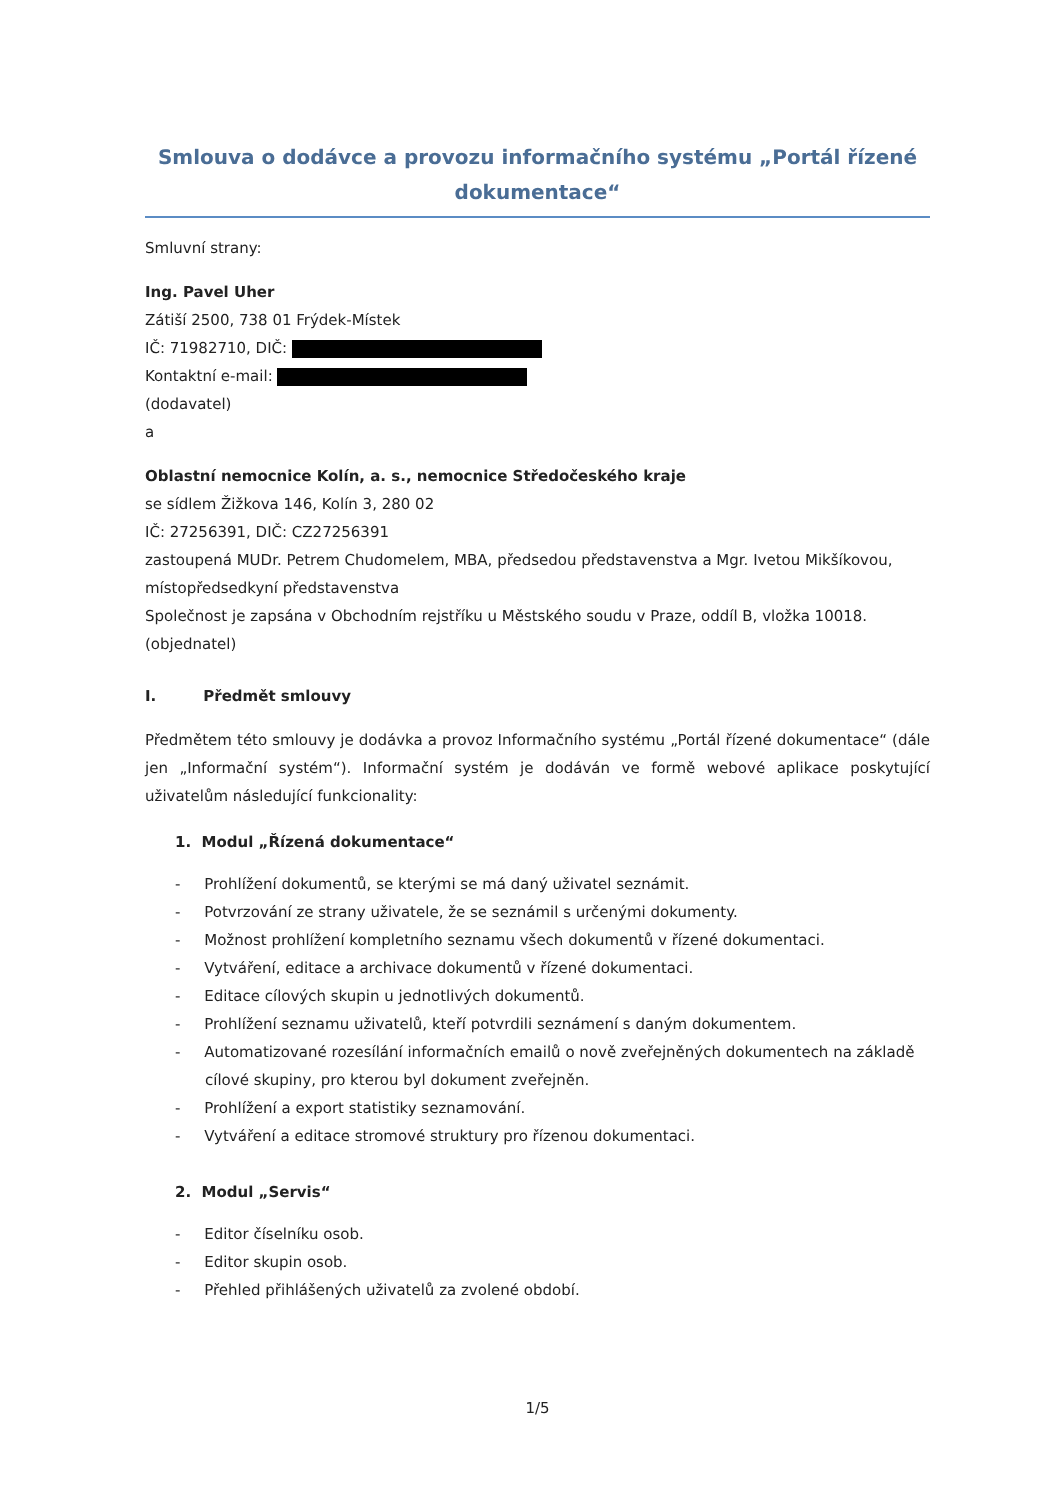Smlouva o dodávce a provozu informačního systému „Portál řízené dokumentace“
Smluvní strany:
Ing. Pavel Uher
Zátiší 2500, 738 01 Frýdek-Místek
IČ: 71982710, DIČ:
Kontaktní e-mail:
(dodavatel)
a
Oblastní nemocnice Kolín, a. s., nemocnice Středočeského kraje
se sídlem Žižkova 146, Kolín 3, 280 02
IČ: 27256391, DIČ: CZ27256391
zastoupená MUDr. Petrem Chudomelem, MBA, předsedou představenstva a Mgr. Ivetou Mikšíkovou, místopředsedkyní představenstva
Společnost je zapsána v Obchodním rejstříku u Městského soudu v Praze, oddíl B, vložka 10018.
(objednatel)
I. Předmět smlouvy
Předmětem této smlouvy je dodávka a provoz Informačního systému „Portál řízené dokumentace“ (dále jen „Informační systém“). Informační systém je dodáván ve formě webové aplikace poskytující uživatelům následující funkcionality:
1. Modul „Řízená dokumentace“
- Prohlížení dokumentů, se kterými se má daný uživatel seznámit.
- Potvrzování ze strany uživatele, že se seznámil s určenými dokumenty.
- Možnost prohlížení kompletního seznamu všech dokumentů v řízené dokumentaci.
- Vytváření, editace a archivace dokumentů v řízené dokumentaci.
- Editace cílových skupin u jednotlivých dokumentů.
- Prohlížení seznamu uživatelů, kteří potvrdili seznámení s daným dokumentem.
- Automatizované rozesílání informačních emailů o nově zveřejněných dokumentech na základě cílové skupiny, pro kterou byl dokument zveřejněn.
- Prohlížení a export statistiky seznamování.
- Vytváření a editace stromové struktury pro řízenou dokumentaci.
2. Modul „Servis“
- Editor číselníku osob.
- Editor skupin osob.
- Přehled přihlášených uživatelů za zvolené období.
1/5